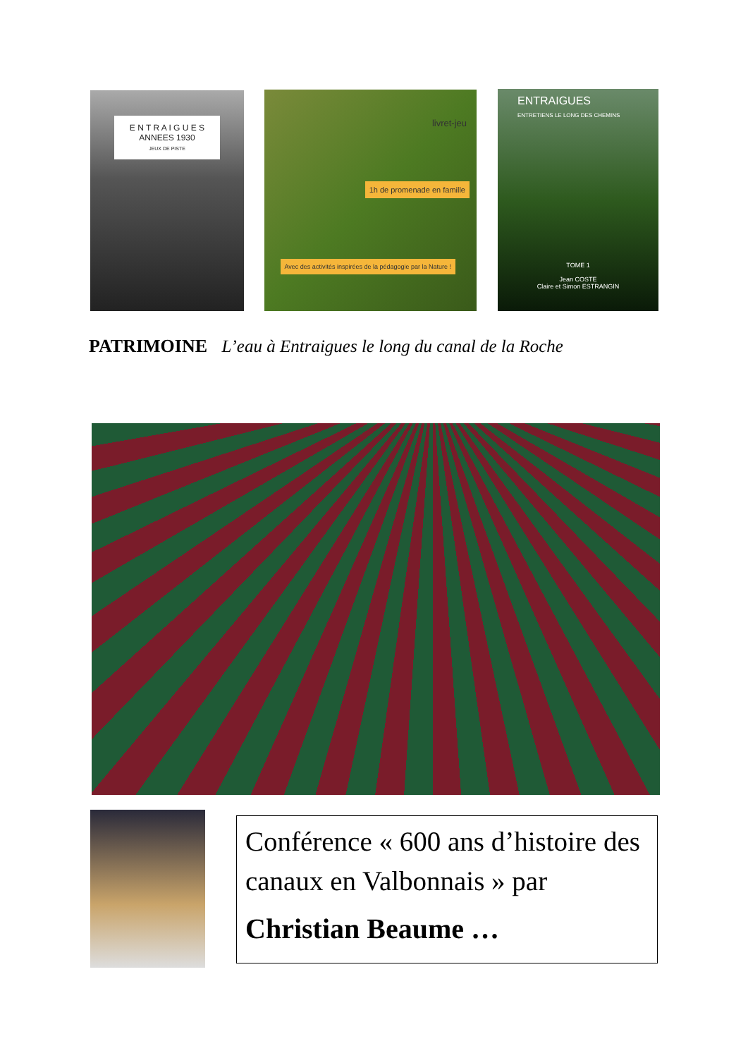E N T R A I G U E S
ANNEES 1930
JEUX DE PISTE
livret-jeu
1h de promenade en famille
Avec des activités inspirées de la pédagogie par la Nature !
ENTRAIGUES
ENTRETIENS LE LONG DES CHEMINS
TOME 1
Jean COSTE
Claire et Simon ESTRANGIN
PATRIMOINE L’eau à Entraigues le long du canal de la Roche
Conférence « 600 ans d’histoire des canaux en Valbonnais » par
Christian Beaume …